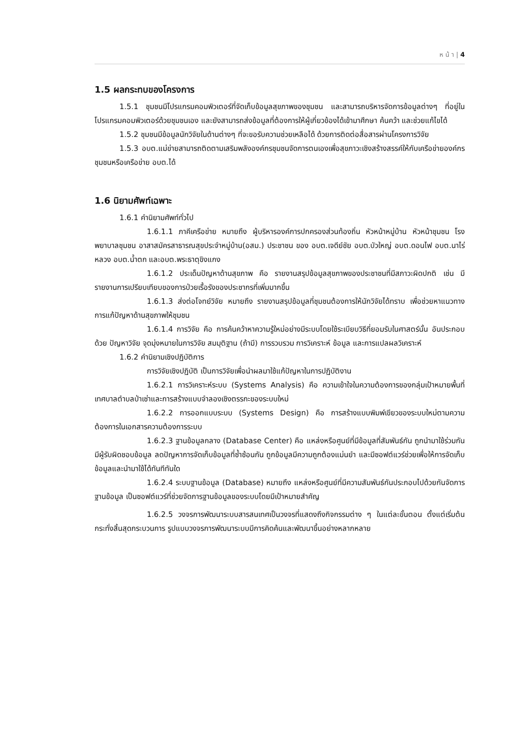ห น้ า | 4
1.5 ผลกระทบของโครงการ
1.5.1 ชุมชนมีโปรแกรมคอมพิวเตอร์ที่จัดเก็บข้อมูลสุขภาพของชุมชน และสามารถบริหารจัดการข้อมูลต่างๆ ที่อยู่ในโปรแกรมคอมพิวเตอร์ด้วยชุมชนเอง และยังสามารถส่งข้อมูลที่ต้องการให้ผู้เกี่ยวข้องได้เข้ามาศึกษา ค้นคว้า และช่วยแก้ไขได้
1.5.2 ชุมชนมีข้อมูลนักวิจัยในด้านต่างๆ ที่จะขอรับความช่วยเหลือได้ ด้วยการติดต่อสื่อสารผ่านโครงการวิจัย
1.5.3 อบต.แม่ข่ายสามารถติดตามเสริมพลังองค์กรชุมชนจัดการตนเองเพื่อสุขภาวะเชิงสร้างสรรค์ให้กับเครือข่ายองค์กรชุมชนหรือเครือข่าย อบต.ได้
1.6 นิยามศัพท์เฉพาะ
1.6.1 คำนิยามศัพท์ทั่วไป
1.6.1.1 ภาคีเครือข่าย หมายถึง ผู้บริหารองค์การปกครองส่วนท้องถิ่น หัวหน้าหมู่บ้าน หัวหน้าชุมชน โรงพยาบาลชุมชน อาสาสมัครสาธารณสุขประจำหมู่บ้าน(อสม.) ประชาชน ของ อบต.เจดีย์ชัย อบต.บัวใหญ่ อบต.ดอนไฟ อบต.นาไร่หลวง อบต.น้ำตก และอบต.พระธาตุขิงแกง
1.6.1.2 ประเด็นปัญหาด้านสุขภาพ คือ รายงานสรุปข้อมูลสุขภาพของประชาชนที่มีสภาวะผิดปกติ เช่น มีรายงานการเปรียบเทียบของการป่วยเรื้อรังของประชากรที่เพิ่มมากขึ้น
1.6.1.3 ส่งต่อโจทย์วิจัย หมายถึง รายงานสรุปข้อมูลที่ชุมชนต้องการให้นักวิจัยได้ทราบ เพื่อช่วยหาแนวทางการแก้ปัญหาด้านสุขภาพให้ชุมชน
1.6.1.4 การวิจัย คือ การค้นคว้าหาความรู้ใหม่อย่างมีระบบโดยใช้ระเบียบวิธีที่ยอมรับในศาสตร์นั้น อันประกอบด้วย ปัญหาวิจัย จุดมุ่งหมายในการวิจัย สมมุติฐาน (ถ้ามี) การรวบรวม การวิเคราะห์ ข้อมูล และการแปลผลวิเคราะห์
1.6.2 คำนิยามเชิงปฏิบัติการ
การวิจัยเชิงปฏิบัติ เป็นการวิจัยเพื่อนำผลมาใช้แก้ปัญหาในการปฏิบัติงาน
1.6.2.1 การวิเคราะห์ระบบ (Systems Analysis) คือ ความเข้าใจในความต้องการของกลุ่มเป้าหมายพื้นที่เทศบาลตำบลป่าเซ่าและการสร้างแบบจำลองเชิงตรรกะของระบบใหม่
1.6.2.2 การออกแบบระบบ (Systems Design) คือ การสร้างแบบพิมพ์เขียวของระบบใหม่ตามความต้องการในเอกสารความต้องการระบบ
1.6.2.3 ฐานข้อมูลกลาง (Database Center) คือ แหล่งหรือศูนย์ที่มีข้อมูลที่สัมพันธ์กัน ถูกนำมาใช้ร่วมกัน มีผู้รับผิดชอบข้อมูล ลดปัญหาการจัดเก็บข้อมูลที่ซ้ำซ้อนกัน ถูกข้อมูลมีความถูกต้องแม่นยำ และมีซอฟต์แวร์ช่วยเพื่อให้การจัดเก็บข้อมูลและนำมาใช้ได้ทันทีทันใด
1.6.2.4 ระบบฐานข้อมูล (Database) หมายถึง แหล่งหรือศูนย์ที่มีความสัมพันธ์กันประกอบไปด้วยกันจัดการฐานข้อมูล เป็นซอฟต์แวร์ที่ช่วยจัดการฐานข้อมูลของระบบโดยมีเป้าหมายสำคัญ
1.6.2.5 วงจรการพัฒนาระบบสารสนเทศเป็นวงจรที่แสดงถึงกิจกรรมต่าง ๆ ในแต่ละขั้นตอน ตั้งแต่เริ่มต้นกระทั่งสิ้นสุดกระบวนการ รูปแบบวงจรการพัฒนาระบบมีการคิดค้นและพัฒนาขึ้นอย่างหลากหลาย